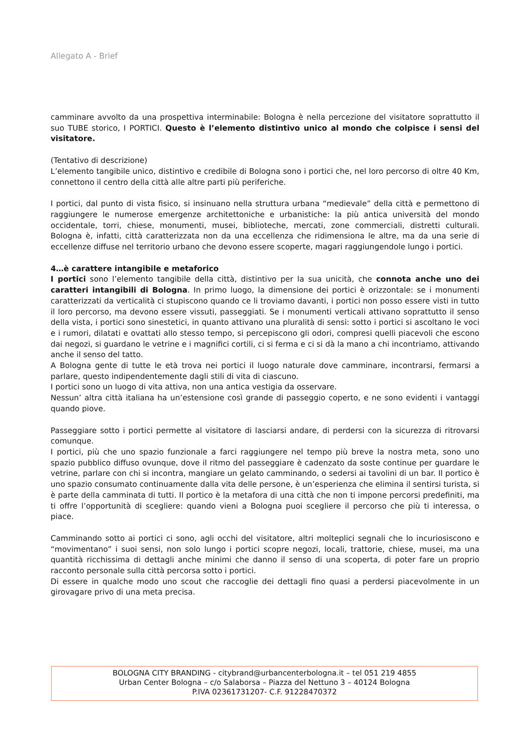Allegato A - Brief
camminare avvolto da una prospettiva interminabile: Bologna è nella percezione del visitatore soprattutto il suo TUBE storico, I PORTICI. Questo è l’elemento distintivo unico al mondo che colpisce i sensi del visitatore.
(Tentativo di descrizione)
L’elemento tangibile unico, distintivo e credibile di Bologna sono i portici che, nel loro percorso di oltre 40 Km, connettono il centro della città alle altre parti più periferiche.
I portici, dal punto di vista fisico, si insinuano nella struttura urbana “medievale” della città e permettono di raggiungere le numerose emergenze architettoniche e urbanistiche: la più antica università del mondo occidentale, torri, chiese, monumenti, musei, biblioteche, mercati, zone commerciali, distretti culturali. Bologna è, infatti, città caratterizzata non da una eccellenza che ridimensiona le altre, ma da una serie di eccellenze diffuse nel territorio urbano che devono essere scoperte, magari raggiungendole lungo i portici.
4…è carattere intangibile e metaforico
I portici sono l’elemento tangibile della città, distintivo per la sua unicità, che connota anche uno dei caratteri intangibili di Bologna. In primo luogo, la dimensione dei portici è orizzontale: se i monumenti caratterizzati da verticalità ci stupiscono quando ce li troviamo davanti, i portici non posso essere visti in tutto il loro percorso, ma devono essere vissuti, passeggiati. Se i monumenti verticali attivano soprattutto il senso della vista, i portici sono sinestetici, in quanto attivano una pluralità di sensi: sotto i portici si ascoltano le voci e i rumori, dilatati e ovattati allo stesso tempo, si percepiscono gli odori, compresi quelli piacevoli che escono dai negozi, si guardano le vetrine e i magnifici cortili, ci si ferma e ci si dà la mano a chi incontriamo, attivando anche il senso del tatto.
A Bologna gente di tutte le età trova nei portici il luogo naturale dove camminare, incontrarsi, fermarsi a parlare, questo indipendentemente dagli stili di vita di ciascuno.
I portici sono un luogo di vita attiva, non una antica vestigia da osservare.
Nessun’ altra città italiana ha un’estensione così grande di passeggio coperto, e ne sono evidenti i vantaggi quando piove.
Passeggiare sotto i portici permette al visitatore di lasciarsi andare, di perdersi con la sicurezza di ritrovarsi comunque.
I portici, più che uno spazio funzionale a farci raggiungere nel tempo più breve la nostra meta, sono uno spazio pubblico diffuso ovunque, dove il ritmo del passeggiare è cadenzato da soste continue per guardare le vetrine, parlare con chi si incontra, mangiare un gelato camminando, o sedersi ai tavolini di un bar. Il portico è uno spazio consumato continuamente dalla vita delle persone, è un’esperienza che elimina il sentirsi turista, si è parte della camminata di tutti. Il portico è la metafora di una città che non ti impone percorsi predefiniti, ma ti offre l’opportunità di scegliere: quando vieni a Bologna puoi scegliere il percorso che più ti interessa, o piace.
Camminando sotto ai portici ci sono, agli occhi del visitatore, altri molteplici segnali che lo incuriosiscono e “movimentano” i suoi sensi, non solo lungo i portici scopre negozi, locali, trattorie, chiese, musei, ma una quantità ricchissima di dettagli anche minimi che danno il senso di una scoperta, di poter fare un proprio racconto personale sulla città percorsa sotto i portici.
Di essere in qualche modo uno scout che raccoglie dei dettagli fino quasi a perdersi piacevolmente in un girovagare privo di una meta precisa.
BOLOGNA CITY BRANDING - citybrand@urbancenterbologna.it – tel 051 219 4855
Urban Center Bologna – c/o Salaborsa – Piazza del Nettuno 3 – 40124 Bologna
P.IVA 02361731207- C.F. 91228470372